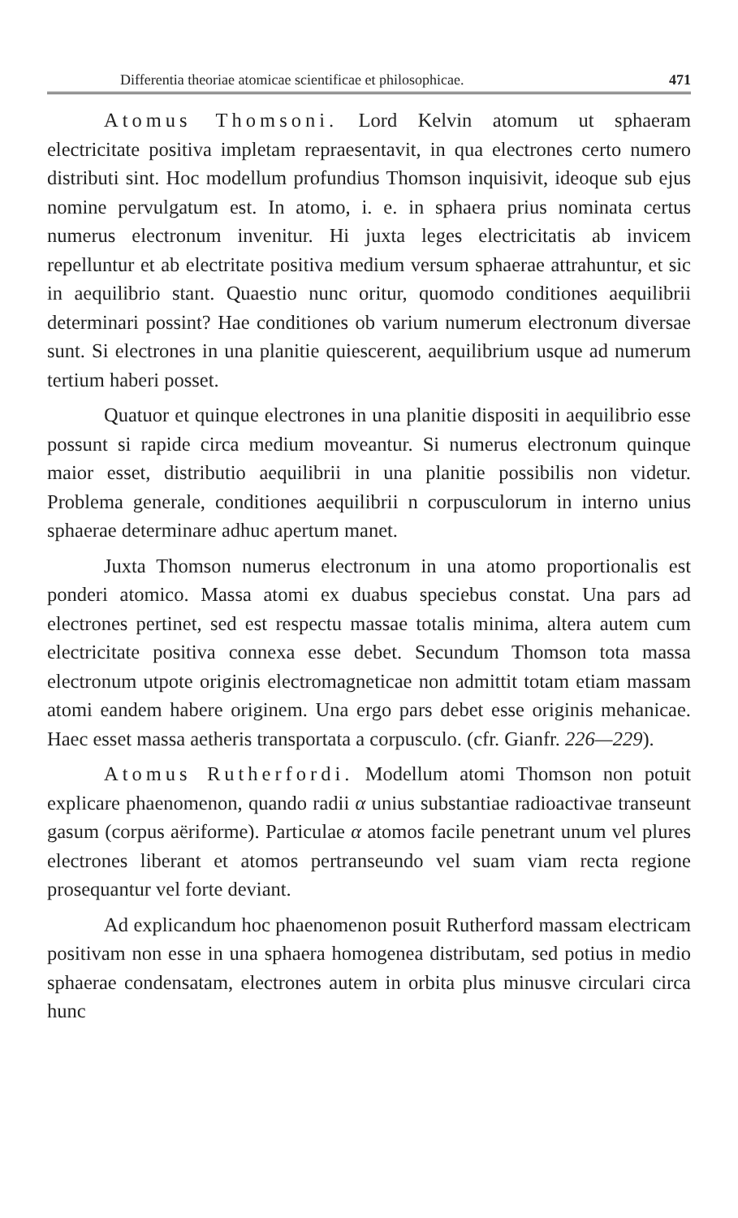Differentia theoriae atomicae scientificae et philosophicae. 471
Atomus Thomsoni. Lord Kelvin atomum ut sphaeram electricitate positiva impletam repraesentavit, in qua electrones certo numero distributi sint. Hoc modellum profundius Thomson inquisivit, ideoque sub ejus nomine pervulgatum est. In atomo, i. e. in sphaera prius nominata certus numerus electronum invenitur. Hi juxta leges electricitatis ab invicem repelluntur et ab electritate positiva medium versum sphaerae attrahuntur, et sic in aequilibrio stant. Quaestio nunc oritur, quomodo conditiones aequilibrii determinari possint? Hae conditiones ob varium numerum electronum diversae sunt. Si electrones in una planitie quiescerent, aequilibrium usque ad numerum tertium haberi posset.
Quatuor et quinque electrones in una planitie dispositi in aequilibrio esse possunt si rapide circa medium moveantur. Si numerus electronum quinque maior esset, distributio aequilibrii in una planitie possibilis non videtur. Problema generale, conditiones aequilibrii n corpusculorum in interno unius sphaerae determinare adhuc apertum manet.
Juxta Thomson numerus electronum in una atomo proportionalis est ponderi atomico. Massa atomi ex duabus speciebus constat. Una pars ad electrones pertinet, sed est respectu massae totalis minima, altera autem cum electricitate positiva connexa esse debet. Secundum Thomson tota massa electronum utpote originis electromagneticae non admittit totam etiam massam atomi eandem habere originem. Una ergo pars debet esse originis mehanicae. Haec esset massa aetheris transportata a corpusculo. (cfr. Gianfr. 226—229).
Atomus Rutherfordi. Modellum atomi Thomson non potuit explicare phaenomenon, quando radii α unius substantiae radioactivae transeunt gasum (corpus aëriforme). Particulae α atomos facile penetrant unum vel plures electrones liberant et atomos pertranseundo vel suam viam recta regione prosequantur vel forte deviant.
Ad explicandum hoc phaenomenon posuit Rutherford massam electricam positivam non esse in una sphaera homogenea distributam, sed potius in medio sphaerae condensatam, electrones autem in orbita plus minusve circulari circa hunc